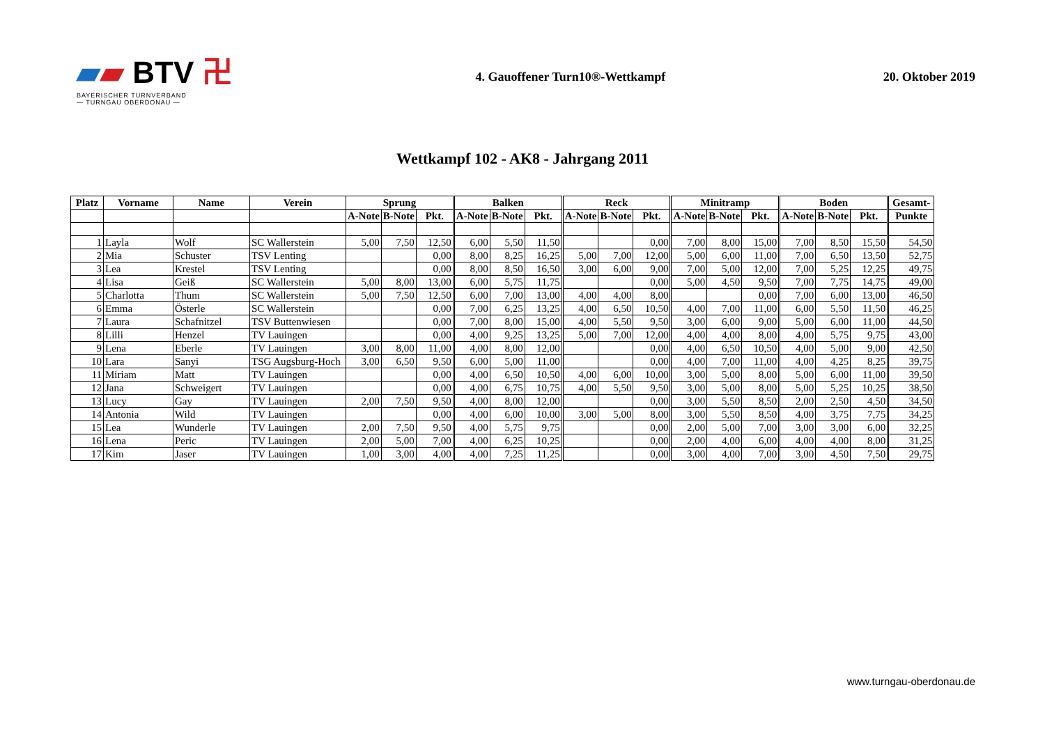▰▰ BTV 卍
BAYERISCHER TURNVERBAND
— TURNGAU OBERDONAU —
4. Gauoffener Turn10®-Wettkampf
20. Oktober 2019
Wettkampf 102 - AK8 - Jahrgang 2011
| Platz | Vorname | Name | Verein | Sprung | | | Balken | | | Reck | | | Minitramp | | | Boden | | | Gesamt- |
| --- | --- | --- | --- | --- | --- | --- | --- | --- | --- | --- | --- | --- | --- | --- | --- | --- | --- | --- | --- |
| | | | | A-Note | B-Note | Pkt. | A-Note | B-Note | Pkt. | A-Note | B-Note | Pkt. | A-Note | B-Note | Pkt. | A-Note | B-Note | Pkt. | Punkte |
| 1 | Layla | Wolf | SC Wallerstein | 5,00 | 7,50 | 12,50 | 6,00 | 5,50 | 11,50 | | | 0,00 | 7,00 | 8,00 | 15,00 | 7,00 | 8,50 | 15,50 | 54,50 |
| 2 | Mia | Schuster | TSV Lenting | | | 0,00 | 8,00 | 8,25 | 16,25 | 5,00 | 7,00 | 12,00 | 5,00 | 6,00 | 11,00 | 7,00 | 6,50 | 13,50 | 52,75 |
| 3 | Lea | Krestel | TSV Lenting | | | 0,00 | 8,00 | 8,50 | 16,50 | 3,00 | 6,00 | 9,00 | 7,00 | 5,00 | 12,00 | 7,00 | 5,25 | 12,25 | 49,75 |
| 4 | Lisa | Geiß | SC Wallerstein | 5,00 | 8,00 | 13,00 | 6,00 | 5,75 | 11,75 | | | 0,00 | 5,00 | 4,50 | 9,50 | 7,00 | 7,75 | 14,75 | 49,00 |
| 5 | Charlotta | Thum | SC Wallerstein | 5,00 | 7,50 | 12,50 | 6,00 | 7,00 | 13,00 | 4,00 | 4,00 | 8,00 | | | 0,00 | 7,00 | 6,00 | 13,00 | 46,50 |
| 6 | Emma | Österle | SC Wallerstein | | | 0,00 | 7,00 | 6,25 | 13,25 | 4,00 | 6,50 | 10,50 | 4,00 | 7,00 | 11,00 | 6,00 | 5,50 | 11,50 | 46,25 |
| 7 | Laura | Schafnitzel | TSV Buttenwiesen | | | 0,00 | 7,00 | 8,00 | 15,00 | 4,00 | 5,50 | 9,50 | 3,00 | 6,00 | 9,00 | 5,00 | 6,00 | 11,00 | 44,50 |
| 8 | Lilli | Henzel | TV Lauingen | | | 0,00 | 4,00 | 9,25 | 13,25 | 5,00 | 7,00 | 12,00 | 4,00 | 4,00 | 8,00 | 4,00 | 5,75 | 9,75 | 43,00 |
| 9 | Lena | Eberle | TV Lauingen | 3,00 | 8,00 | 11,00 | 4,00 | 8,00 | 12,00 | | | 0,00 | 4,00 | 6,50 | 10,50 | 4,00 | 5,00 | 9,00 | 42,50 |
| 10 | Lara | Sanyi | TSG Augsburg-Hoch | 3,00 | 6,50 | 9,50 | 6,00 | 5,00 | 11,00 | | | 0,00 | 4,00 | 7,00 | 11,00 | 4,00 | 4,25 | 8,25 | 39,75 |
| 11 | Miriam | Matt | TV Lauingen | | | 0,00 | 4,00 | 6,50 | 10,50 | 4,00 | 6,00 | 10,00 | 3,00 | 5,00 | 8,00 | 5,00 | 6,00 | 11,00 | 39,50 |
| 12 | Jana | Schweigert | TV Lauingen | | | 0,00 | 4,00 | 6,75 | 10,75 | 4,00 | 5,50 | 9,50 | 3,00 | 5,00 | 8,00 | 5,00 | 5,25 | 10,25 | 38,50 |
| 13 | Lucy | Gay | TV Lauingen | 2,00 | 7,50 | 9,50 | 4,00 | 8,00 | 12,00 | | | 0,00 | 3,00 | 5,50 | 8,50 | 2,00 | 2,50 | 4,50 | 34,50 |
| 14 | Antonia | Wild | TV Lauingen | | | 0,00 | 4,00 | 6,00 | 10,00 | 3,00 | 5,00 | 8,00 | 3,00 | 5,50 | 8,50 | 4,00 | 3,75 | 7,75 | 34,25 |
| 15 | Lea | Wunderle | TV Lauingen | 2,00 | 7,50 | 9,50 | 4,00 | 5,75 | 9,75 | | | 0,00 | 2,00 | 5,00 | 7,00 | 3,00 | 3,00 | 6,00 | 32,25 |
| 16 | Lena | Peric | TV Lauingen | 2,00 | 5,00 | 7,00 | 4,00 | 6,25 | 10,25 | | | 0,00 | 2,00 | 4,00 | 6,00 | 4,00 | 4,00 | 8,00 | 31,25 |
| 17 | Kim | Jaser | TV Lauingen | 1,00 | 3,00 | 4,00 | 4,00 | 7,25 | 11,25 | | | 0,00 | 3,00 | 4,00 | 7,00 | 3,00 | 4,50 | 7,50 | 29,75 |
www.turngau-oberdonau.de